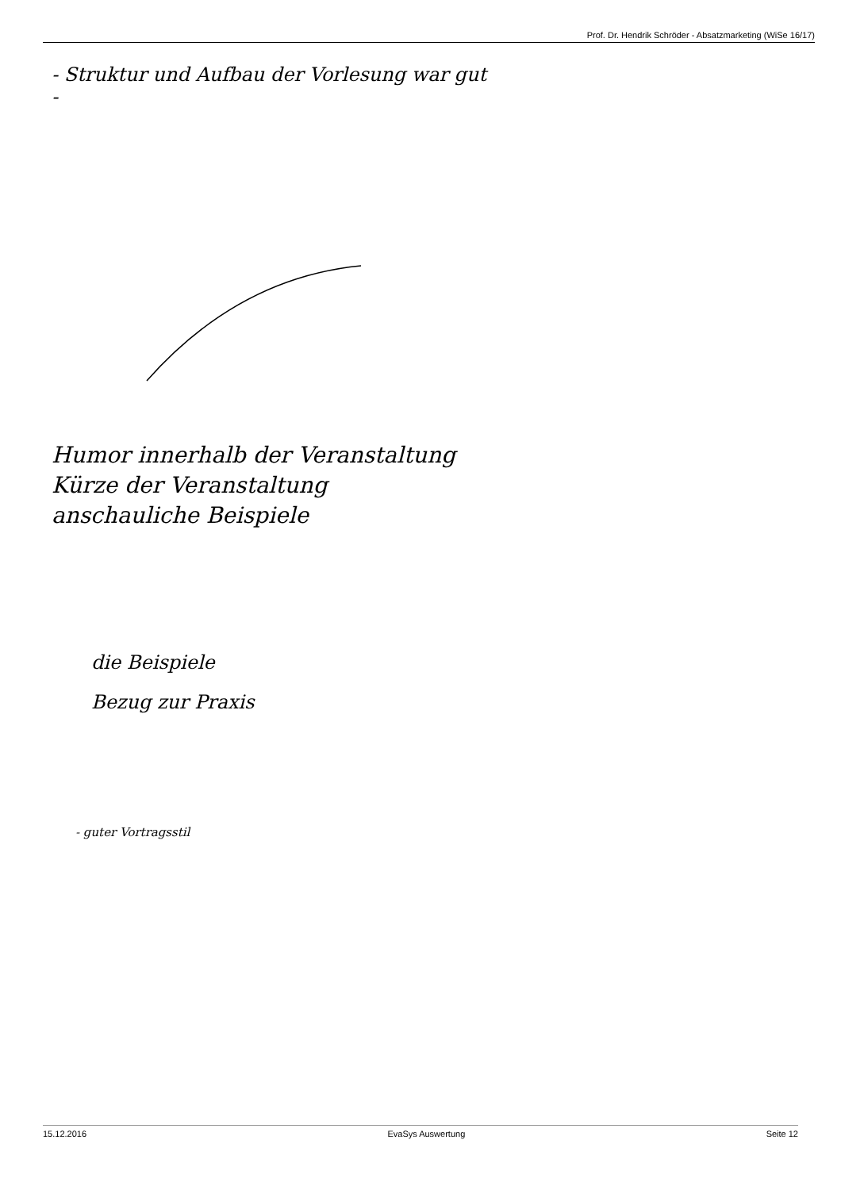Prof. Dr. Hendrik Schröder - Absatzmarketing (WiSe 16/17)
- Struktur und Aufbau der Vorlesung war gut
-
Humor innerhalb der Veranstaltung
Kürze der Veranstaltung
anschauliche Beispiele
die Beispiele
Bezug zur Praxis
- guter Vortragsstil
15.12.2016 EvaSys Auswertung Seite 12